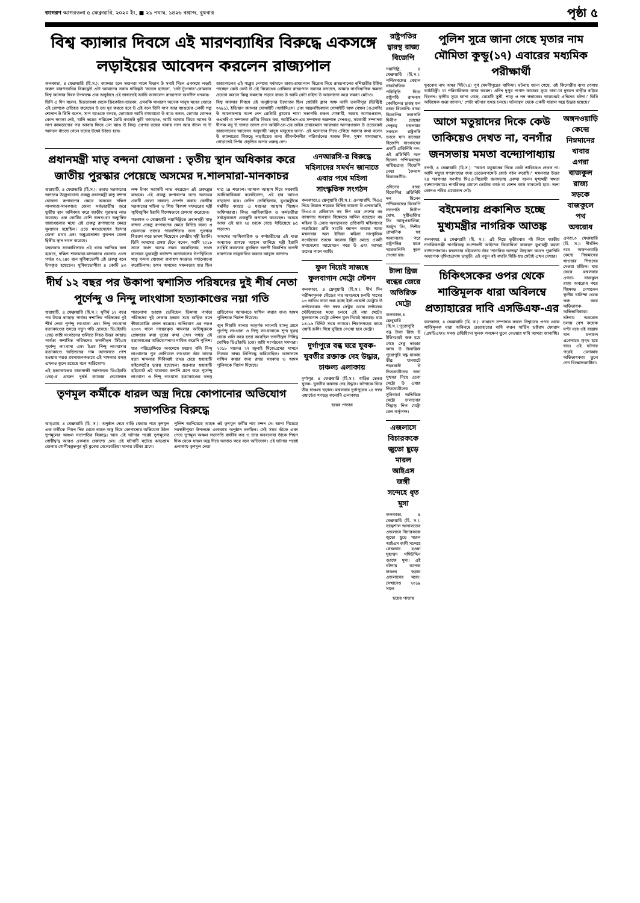জাগরণ আগরতলা ৫ ফেব্রুয়ারি, ২০২০ ইং, ■ ২১ নমাঘ, ১৪২৬ বঙ্গাব্দ, বুধবার
পৃষ্ঠা ৫
বিশ্ব ক্যান্সার দিবসে এই মারণব্যাধির বিরুদ্ধে একসঙ্গে লড়াইয়ের আবেদন করলেন রাজ্যপাল
কলকাতা, ৪ ফেব্রুয়ারি (হি.স.): ক্যান্সার হলে স্বজনরা পাশে দাঁড়ান উ সবাই মিলে একসঙ্গে লড়াই করুন মারণব্যাধির বিরুদ্ধেউ এটা আমাদের সবার দায়িত্বউ 'জয়েন হ্যান্ডস', 'গেট টুগেদার'-সোমবার বিশ্ব ক্যান্সার দিবস উপলক্ষে এক অনুষ্ঠানে এই ভাষাতেই আর্জি জানালেন রাজ্যপাল জগদীপ ধনকর।
তিনি এ দিন বলেন, চিত্রতারকা থেকে ক্রিকেটার-তারকা, এমনকি সাধারণ অনেক মানুষ মনের জোরে এই রোগকে প্রতিহত করেছেন উ ভয় দূর করতে হবে উ এই বলে তিনি সাপ আর ব্যাঙয়ের একটি গল্প শোনান উ তিনি বলেন, সাপ ব্যাঙকে বলছে, তোমাকে আমি কামরাবো উ ব্যাঙ বলল, তোমার কোনও কোন ক্ষমতা নেই, খালি ভয়ের পরিবেশ তৈরি করছউ তুমি কামড়াও, আমি আবার ফিরে আসব উ সাপ কামড়ানোর পর আবার ফিরে এল ব্যাঙ উ কিন্তু এরপর ভয়ের থাবায় সাপ আর বাঁচল না উ আসলে বাঁচতে গেলে ভয়ের উর্ধ্বে উঠতে হবে।
রাজ্যপালের এই গল্পের নেপথ্যে বর্তমানে রাজ্য-রাজ্যপাল বিরোধ নিয়ে রাজ্যপালের হুশিয়ারীর ইঙ্গিত পাচ্ছেন কেউ কেউ উ এই বিরোধের প্রেক্ষিতে রাজ্যপাল বরাবর বলছেন, আমার সাংবিধানিক ক্ষমতা প্রয়োগ করলে কিন্তু সমস্যায় পড়বে রাজ্য উ আমি সেটা চাইনা উ আলোচনা করে সমস্যা মেটাও।
বিশ্ব ক্যান্সার দিবসে এই অনুষ্ঠানের উদ্যোক্তা ছিল রোটারি ক্লাব অফ আদি ভবানীপুর (ডিস্ট্রিক্ট ৩২৯১), ইন্ডিয়ান ক্যান্সার সোসাইটি (আইসিএস) এবং অঙ্কলজিক্যাল সোসাইটি অফ বেঙ্গল (ওএসবি) উ আলোচনায় অংশ নেন রোটারি ক্লাবের শাখা সভাপতি চঞ্চল গোস্বামী, অজয় আগরওয়াল, ওএসবি-র সম্পাদক প্রবীর বিজয় কর, আইসিএস-এর সম্পাদক অরুণাভ সেনগুপ্ত, সহকারী সম্পাদক দীপক বসু উ স্বাগত ভাষণ দেন আইসিএস-এর ভাইস চেয়ারম্যান আরআর আগরওয়াল উ প্রত্যেকেই রাজ্যপালের আবেদন অনুযায়ী 'মানুষ মানুষের জন্য'- এই মনোভাব নিয়ে এগিয়ে আসার কথা বলেন উ ক্যান্সারের বিরুদ্ধে লড়াইয়ের জন্য জীবনশৈলীর পরিবর্তনের অশুভ দিক, সুষম খাদ্যাভ্যাস, গোড়াতেই নির্ণয় প্রভৃতির অপর গুরুত্ব দেন।
প্রধানমন্ত্রী মাতৃ বন্দনা যোজনা : তৃতীয় স্থান অধিকার করে জাতীয় পুরস্কার পেয়েছে অসমের দ.শালমারা-মানকাচর
গুয়াহাটি, ৪ ফেব্রুয়ারি (হি.স.): ভারত সরকারের অন্যতম উল্লেখযোগ্য প্রকল্প প্রধানমন্ত্রী মাতৃ বন্দনা যোজনা রূপায়ণের ক্ষেত্রে অসমের দক্ষিণ শালমারা-মানকাচর জেলা সর্বভারতীয় স্তরে তৃতীয় স্থান অধিকার করে জাতীয় পুরস্কার লাভ করেছে। এক কোটির বেশি জনসংখ্যা অধ্যুষিত রাজ্যগুলোর মধ্যে এই প্রকল্প রূপায়ণের ক্ষেত্রে মূল্যায়ন হয়েছিল। এতে মধ্যপ্রদেশের ইন্দোর জেলা প্রথম এবং অন্ধ্রপ্রদেশের কুরনল জেলা দ্বিতীয় স্থান দখল করেছে।
মঙ্গলবার সরকারিভাবে এই খবর জানিয়ে বলা হয়েছে, দক্ষিণ শালমারা-মানকাচর জেলায় এখন পর্যন্ত ৩২,২৪০ জন সুবিধাভোগী এই প্রকল্প বলে উপকৃত হয়েছেন। সুবিধাভোগীরা ৪ কোটি ৯৩ লক্ষ টাকা সরাসরি লাভ করেছেন এই প্রকল্পের মাধ্যমে। এই প্রকল্প রূপায়ণের জন্য অসমের একটি জেলা সাফল্য প্রদর্শন করায় কেন্দ্রীয় সরকারের মহিলা ও শিশু বিকাশ দফতরের মন্ত্রী স্মৃতিজুবিন ইরানি বিশেষভাবে প্রশংসা করেছেন।
গতকাল ৩ ফেব্রুয়ারি নয়াদিল্লিতে প্রধানমন্ত্রী মাতৃ বন্দনা প্রকল্প রূপায়ণের ক্ষেত্রে বিভিন্ন রাজ্য ও জেলাকে তাদের পারদর্শিতার জন্য পুরস্কার বিতরণ করে ভাষণ দিয়েছেন কেন্দ্রীয় মন্ত্রী ইরানি। তিনি অসমের প্রসঙ্গ টেনে বলেন, আমি ২০১৮ সালে যখন অসম সফর করেছিলাম, তখন রাজ্যের মুখ্যমন্ত্রী সর্বানন্দ সনোয়ালের উপস্থিতিতে মাতৃ বন্দনা যোজনা রূপায়ণ সংক্রান্ত পর্যালোচনা করেছিলাম। তখন অসমের সফলতার হার ছিল মাত্র ২৪ শতাংশ। আমাক আশ্বাস দিয়ে সরকারি আধিকারিকরা বলেছিলেন, এই হার আরও বাড়ানো হবে। সেদিন ভেবিছিলাম, মুখ্যমন্ত্রীকে সম্বর্ধিত করতে এ ধরনের আশ্বাস দিচ্ছেন অফিসাররা। কিন্তু আধিকারিক ও কর্মচারীরা সর্বান্তকরণে প্রকল্পটি রূপায়ণ করেছেন। অসমে আজ এই হার ২৪ থেকে বেড়ে দাঁড়িয়েছে ৯৫ শতাংশ।
অসমের আধিকারিক ও কর্মচারীদের এই ধারা অব্যাহত রাখতে আহ্বান জানিয়ে মন্ত্রী ইরানি সংশ্লিষ্ট সকলকে সুরক্ষিত জননী বিকশিত জননী ধারণাকে বাস্তবায়িত করতে আহ্বান জানান।
দীর্ঘ ১২ বছর পর উকাপা স্বশাসিত পরিষদের দুই শীর্ষ নেতা পূর্ণেন্দু ও নিন্দু লাংথাসা হত্যাকাণ্ডের নয়া গতি
গুয়াহাটি, ৪ ফেব্রুয়ারি (হি.স.): সুদীর্ঘ ১২ বছর পর উত্তর কাছাড় পার্বত্য স্বশাসিত পরিষদের দুই শীর্ষ নেতা পূর্ণন্দু লাংথাসা এবং নিন্দু লাংথাসা হত্যাকাণ্ডের তদন্তে নতুন গতি এসেছে। ডিএইচডি (জে) জঙ্গি সংগঠনের গুলিতে নিহত উত্তর কাছাড় পার্বত্য স্বশাসিত পরিষদের তদানীন্তন সিইএম পূর্ণেন্দু লাংথাসা এবং ইএম নিন্দু লাংথাসার হত্যাকাণ্ডে জড়িতদের নাম আদালতে পেশ হওয়ার পরও রহস্যজনকভাবে এই মামলার তদন্ত এখনও ঝুলে রয়েছে বলে অভিযোগ।
এই হত্যাকাণ্ডের রাজসাক্ষী আদালতে ডিএইচডি (জে)-র প্রাক্তন দুর্ধর্ষ ক্যাডার দেবোলাল গারলোসা ওরফে ডেনিয়েল ডিমাসা পার্বত্য পরিষদের দুই নেতার হত্যার সঙ্গে জড়িত বলে স্বীকারোক্তি প্রদান করেছে। অভিযোগ এর পরও ২০০৭ সালে দায়েরকৃত মামলার অভিযুক্তকে গ্রেফতার করা দূরের কথা এখন পর্যন্ত এই হত্যাকাণ্ডের অভিযোগনামা দাখিল করেনি পুলিশ।
যার পরিপ্রেক্ষিতে অবশেষে হত্যার বলি নিন্দু লাংথাসার পুত্র ডেনিয়েল লাংথাসা তাঁর বাবার হত্যা মামলার সিবিআই তদন্ত চেয়ে গুয়াহাটি হাইকোর্টের দ্বারস্থ হয়েছেন। শুক্রবার গুয়াহাটি হাইকোর্ট এই মামলার শুনানি গ্রহণ করে পূর্ণেন্দু লাংথাসা ও নিন্দু লাংথাসা হত্যাকাণ্ডের তদন্ত প্রতিবেদন আদালতে দাখিল করার জন্য অসম পুলিশকে নির্দেশ দিয়েছে।
জুন দিহাঙ্গি থানার অন্তর্গত লাংলাই হাসনু গ্রামে পূর্ণেন্দু লাংথাসা ও নিন্দু লাংথাসাকে শূন্য দূরত্ব থেকে গুলি করে হত্যা করেছিল তদানীন্তন নিষিদ্ধ ঘোষিত ডিএইচডি (জে) জঙ্গি সংগঠনের সদস্যরা। ২০১৮ সালের ২৭ জুলাই সিজেএমের সামনে নিজের সাক্ষ্য লিপিবদ্ধ করিয়েছিল। আদালতে দাখিল করার জন্য রাজ্য সরকার ও অসম পুলিশকে নির্দেশ দিয়েছে।
তৃণমূল কর্মীকে ধারল অস্ত্র দিয়ে কোপানোর অভিযোগ সভাপতির বিরুদ্ধে
ঝাড়গ্রাম, ৪ ফেব্রুয়ারি (হি. স.): অনুষ্ঠান দেখে বাড়ি ফেরার পথে তৃণমূল এক কর্মীকে পিছন দিক থেকে ধারল অস্ত্র দিয়ে কোপানোর অভিযোগ উঠল তৃণমূলের অঞ্চল সভাপতির বিরুদ্ধে। আর এই ঘটনার পরেই তৃণমূলের গোষ্ঠীদ্বন্দ্ব আরও একবার প্রকাশ্যে এল। এই ঘটনাটি ঘটেছে ঝাড়গ্রাম জেলার গোপীবল্লভপুর দুই ব্লকের বেলেবেড়িয়া থানার চর্চিতা গ্রামে।
পুলিশ জানিয়েছে আহত ওই তৃণমূল কর্মীর নাম চন্দন দে। জানা গিয়েছে সরস্বতীপুজা উপলক্ষে এলাকায় অনুষ্ঠান চলছিল। সেই সময় তাঁকে একা পেয়ে তৃণমূল অঞ্চল সভাপতি রাজীব কর ও তার দলবলেরা তাঁকে পিছন দিক থেকে ধারল অস্ত্র দিয়ে আঘাত করে বলে অভিযোগ। এই ঘটনার পরেই এলাকায় তৃণমূল নেতা
এনআরসি-র বিরুদ্ধে মহিলাদের সমর্থন জানাতে এবার পথে মহিলা সাংস্কৃতিক সংগঠন
কলকাতা,৪ ফ্রেবুয়ারি (হি.স.): এনআরসি, সিএএ নিয়ে উত্তাল শহরের বিভিন্ন জায়গা উ এনআরসি, সিএএ-র প্রতিবাদে বহু দিন ধরে দেশের বহু জায়গায় অবস্থান বিক্ষোভে সামিল হয়েছেন বহু মহিলা উ এবার অবস্থানরত প্রতিবাদী মহিলাদের লড়াইয়ের প্রতি সংহতি জ্ঞাপন করতে আজ মঙ্গলবার অল ইন্ডিয়া মহিলা সাংস্কৃতিক সংগঠনের তরফে কলেজ স্ট্রিট মোড়ে একটি সমাবেশের আয়োজন করে উ এবং আমরা তাদের পাশে আছি।
ফুল দিয়েই সাজছে ফুলবাগান মেট্রো স্টেশন
কলকাতা, ৪ ফ্রেবুয়ারি (হি.স.): দীর্ঘ দিন পরীক্ষামূলক দৌড়ের পর অবশেষে চলতি মাসের ১৩ তারিখ যাত্রা শুরু হচ্ছে ইস্ট-ওয়েস্ট মেট্রোর উ সল্টলেকের পাঁচ নম্বর সেক্টর থেকে সল্টলেক স্টেডিয়ামের মধ্যে চলবে এই নয়া মেট্রো। ফুলবাগান মেট্রো স্টেশন ফুল দিয়েই সাজছে। মাত্র ১৪-১৬ মিনিট সময় লাগবে। শিয়ালদহের কাছে ওয়াই ক্রসিং দিয়ে ঘুরিয়ে নেওয়া হবে মেট্রো।
দুর্গাপুরে বন্ধ ঘরে যুবক-যুবতীর রক্তাক্ত দেহ উদ্ধার, চাঞ্চল্য এলাকায়
দুর্গাপুর, ৪ ফেব্রুয়ারি (হি.স.): বাড়ির ভেতর যুবক- যুবতীর রক্তাক্ত দেহ উদ্ধার। ঘটনাকে ঘিরে তীব্র চাঞ্চল্য ছড়াল। মঙ্গলবার দুর্গাপুরের ২৪ নম্বর ওয়ার্ডের গণতন্ত্র কলোনি এলাকায়।
ছয়ের পাতায়
রাষ্ট্রপতির দ্বারস্থ রাজ্য বিজেপি
নয়াদিল্লি, ৪ ফেব্রুয়ারি (হি.স.): পশ্চিমবঙ্গের বেহাল রাজনৈতিক পরিস্থিতি নিয়ে রাষ্ট্রপতি রামনাথ কোবিন্দের দ্বারস্থ হল রাজ্য বিজেপি। রাজ্য বিজেপির সভাপতি দিলীপ ঘোষের নেতৃত্বে মঙ্গলবার সকালে রাষ্ট্রপতি ভবনে যান রাজ্যের বিজেপি সাংসদদের একটি প্রতিনিধি দল। এই প্রতিনিধি দলে ছিলেন পশ্চিমবঙ্গের দায়িত্বপ্রাপ্ত বিজেপি নেতা কৈলাশ বিজয়বর্গীয়।
এদিনের রাজ্য বিজেপির প্রতিনিধি দল ছিলেন পশ্চিমবঙ্গের বিজেপি সভাপতি দিলীপ ঘোষ, সুরীন্দ্রজিত সিং আলুওয়ালিয়া, অর্জুন সিং, নিশীথ প্রামানিক সহ অন্যান্যরা। পরে রাষ্ট্রপতির হাতে স্মারকলিপি তুলে দেওয়া হয়।
টালা ব্রিজ বন্ধের জেরে অতিরিক্ত মেট্রো
কলকাতা,৪ ফ্রেবুয়ারি (হি.স.):পুরোপুরি বন্ধ টালা ব্রিজ উ ইতিমধ্যেই শুরু হয়ে গেছে সেতু ভাঙার কাজ উ টালাব্রিজ পুরোপুরি বন্ধ থাকায় তীব্র যানজটে শহরবাসী উ নিত্যযাত্রীদের জন্য সুখবর নিয়ে এলো মেট্রো উ এবার নিত্যযাত্রীদের সুবিধার্থে অতিরিক্ত মেট্রো চালানোর সিদ্ধান্ত নিল মেট্রো রেল কর্তৃপক্ষ।
এজলাসে বিচারককে জুতো ছুড়ে মারল আইএস জঙ্গী সন্দেহে ধৃত মুসা
কলকাতা, ৪ ফেব্রুয়ারি (হি. স.): ব্যাঙ্কশাল আদালতের এজলাসে বিচারককে জুতো ছুড়ে মারল আইএস জঙ্গী সন্দেহে গ্রেফতার হওয়া মুহাম্মদ মসিউদ্দিন ওরফে মুসা। এই ঘটনায় ব্যাপক চাঞ্চল্য ছড়ায় এজলাসের মধ্যে। সেখানেও ২০১৯ সালে
ছয়ের পাতায়
পুলিশ সুত্রে জানা গেছে মৃতার নাম মৌমিতা কুন্ডু(১৭) এবারের মধ্যমিক পরীক্ষার্থী
যুবকের নাম অমর সিট(২৪) পূর্ব মেদনীপুরের বাসিন্দা। ঘটনায় জানা গেছে, ওই কিশোরীর বাবা পেশায় কাঠমিস্ত্রী। মা পরিচারিকার কাজ করেন। এদিন দুপুর নাগাদ কাজের সূত্রে বাবা-মা দুজনে বাড়ীর বাইরে ছিলেন। স্থানীয় সূত্রে জানা গেছে, মেয়েটি সুশ্রী, শান্ত ও নম্র স্বভাবের। তারমধ্যই এদিনের ঘটনা।' ডিসি অভিষেক গুপ্তা জানান,' গোটা ঘটনার তদন্ত চলছে। ঘটনাস্থল থেকে একটি ধারাল অস্ত্র উদ্ধার হয়েছে।'
আগে মতুয়াদের দিকে কেউ তাকিয়েও দেখত না, বনগাঁর জনসভায় মমতা বন্দ্যোপাধ্যায়
বনগাঁ, ৪ ফেব্রুয়ারি (হি.স.): "আগে মতুয়াদের দিকে কেউ তাকিয়েও দেখত না। আমি মতুয়া সম্প্রদায়ের জন্য ডেভেলপমেন্ট বোর্ড গঠন করেছি।" মঙ্গলবার উত্তর ২৪ পরগনার বনগাঁয় সিএএ-বিরোধী জনসভায় একথা বলেন মুখ্যমন্ত্রী মমতা বন্দ্যোপাধ্যায়। নাগরিকত্ব প্রমাণে ভোটার কার্ড বা রেশন কার্ড থাকলেই হবে। অন্য কোনও নথির প্রয়োজন নেই।
বইমেলায় প্রকাশিত হচ্ছে মুখ্যমন্ত্রীর নাগরিক আতঙ্ক
কলকাতা, ৪ ফেব্রুয়ারি (হি. স.): এই নিয়ে তৃতীয়বার বই লিখে জাতীয় নাগরিকপঞ্জী নাগরিকত্ব সংশোধনী আইনের বিরোধিতা করছেন মুখ্যমন্ত্রী মমতা বন্দ্যোপাধ্যায়। মঙ্গলবার বইমেলায় তাঁর 'নাগরিক আতঙ্ক' উদ্বোধন করেন পুরানিবি অধ্যাপক নৃসিংহপ্রসাদ ভাদুড়ী। এই নতুন বই কতটা বিক্রি হয় সেটাই এখন দেখার।
চিকিৎসকের ওপর থেকে শাস্তিমূলক ধারা অবিলম্বে প্রত্যাহারের দাবি এসডিএফ-এর
কলকাতা, ৪ ফেব্রুয়ারি (হি. স.): সাধারণ সম্পাদক সজল বিশ্বাসের ওপর থেকে শাস্তিমূলক ধারা অবিলম্বে প্রত্যাহারের দাবি করল সার্ভিস ডক্টরস ফোরাম (এসডিএফ)। সমস্ত প্রতিহিংসা মূলক পদক্ষেপ তুলে নেওয়ার দাবি আমরা জানাচ্ছি।
অঙ্গনওয়াড়ি কেন্দ্রে নিম্নমানের খাবার এগরা বাজকুল রাজ্য সড়কে বাজকুলে পথ অবরোধ
এগরা,৩ ফেব্রুয়ারি (হি. স.): দীর্ঘদিন ধরে অঙ্গনওয়াড়ি কেন্দ্রে নিম্নমানের খাওয়ার শিশুদের দেওয়া হচ্ছিল। যার জেরে মঙ্গলবার এগরা- বাজকুল রাস্তা অবরোধ করে বিক্ষোভ দেখালেন স্থানীয় বাসিন্দা থেকে শুরু করে অভিভাবক- অভিভাবিকারা। ঘটনায় অবরোধ চলায় বেশ কয়েক ঘণ্টা ধরে ওই রাস্তায় যান চলাচল একেবারে স্তব্ধ হয়ে যায়। এই ঘটনার পরেই এলাকায় অভিভাবকরা তুলে নেন বিক্ষোভকারীরা।